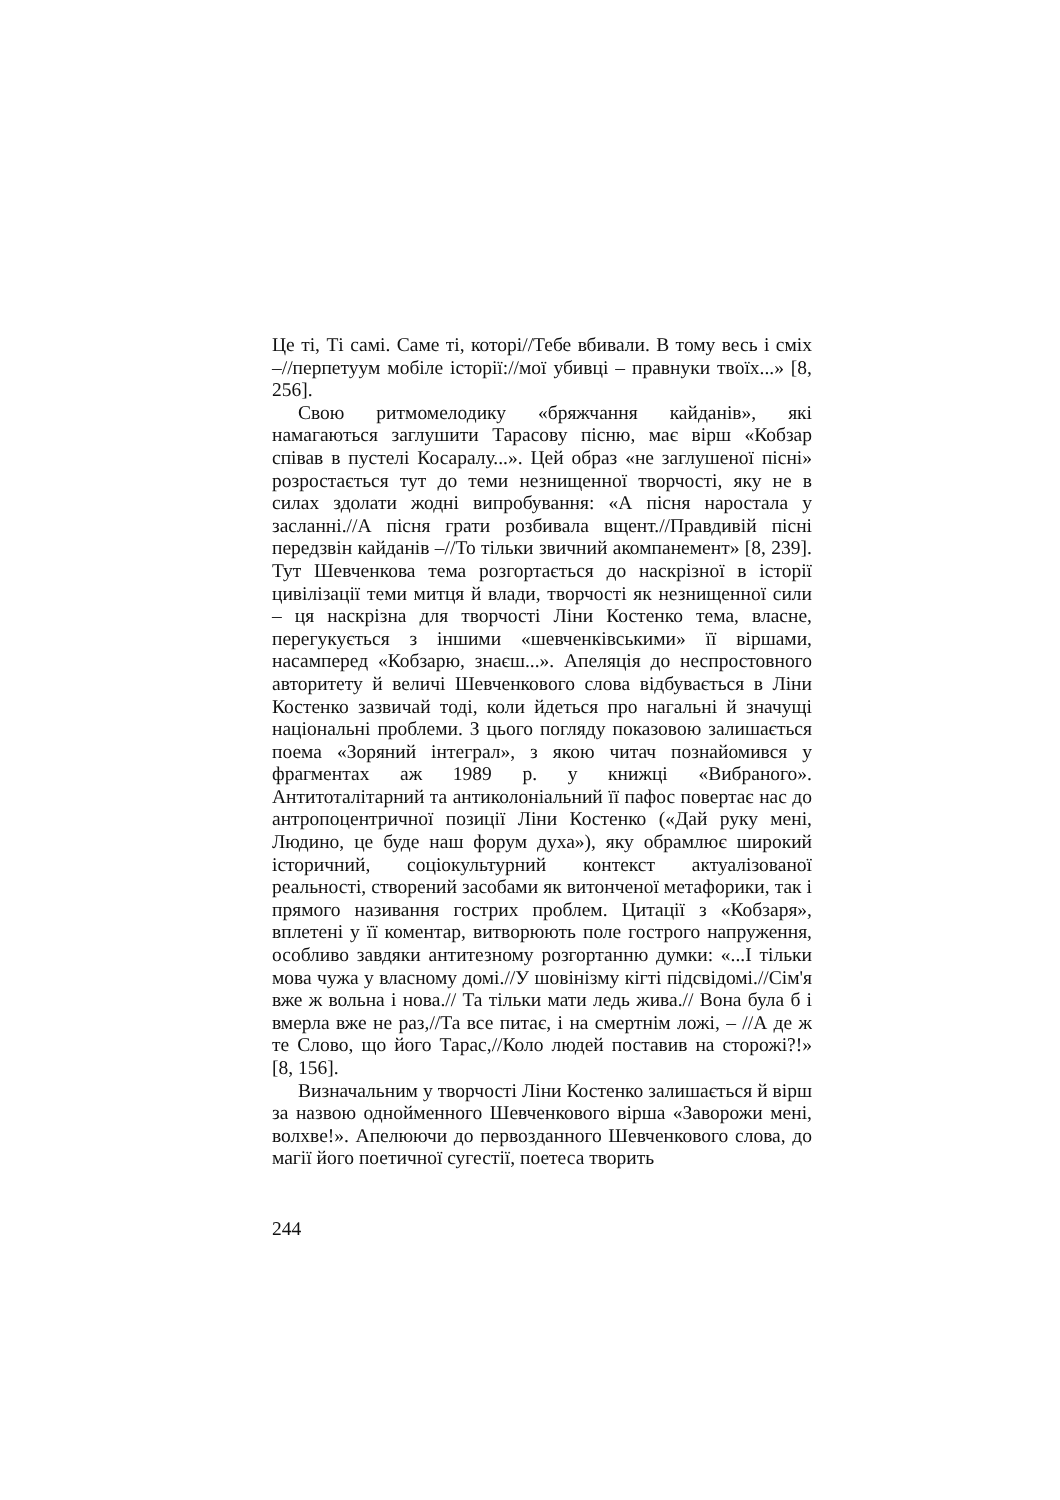Це ті, Ті самі. Саме ті, которі//Тебе вбивали. В тому весь і сміх –//перпетуум мобіле історії://мої убивці – правнуки твоїх...» [8, 256].
Свою ритмомелодику «бряжчання кайданів», які намагаються заглушити Тарасову пісню, має вірш «Кобзар співав в пустелі Косаралу...». Цей образ «не заглушеної пісні» розростається тут до теми незнищенної творчості, яку не в силах здолати жодні випробування: «А пісня наростала у засланні.//А пісня грати розбивала вщент.//Правдивій пісні передзвін кайданів –//То тільки звичний акомпанемент» [8, 239]. Тут Шевченкова тема розгортається до наскрізної в історії цивілізації теми митця й влади, творчості як незнищенної сили – ця наскрізна для творчості Ліни Костенко тема, власне, перегукується з іншими «шевченківськими» її віршами, насамперед «Кобзарю, знаєш...». Апеляція до неспростовного авторитету й величі Шевченкового слова відбувається в Ліни Костенко зазвичай тоді, коли йдеться про нагальні й значущі національні проблеми. З цього погляду показовою залишається поема «Зоряний інтеграл», з якою читач познайомився у фрагментах аж 1989 р. у книжці «Вибраного». Антитоталітарний та антиколоніальний її пафос повертає нас до антропоцентричної позиції Ліни Костенко («Дай руку мені, Людино, це буде наш форум духа»), яку обрамлює широкий історичний, соціокультурний контекст актуалізованої реальності, створений засобами як витонченої метафорики, так і прямого називання гострих проблем. Цитації з «Кобзаря», вплетені у її коментар, витворюють поле гострого напруження, особливо завдяки антитезному розгортанню думки: «...І тільки мова чужа у власному домі.//У шовінізму кігті підсвідомі.//Сім'я вже ж вольна і нова.// Та тільки мати ледь жива.// Вона була б і вмерла вже не раз,//Та все питає, і на смертнім ложі, – //А де ж те Слово, що його Тарас,//Коло людей поставив на сторожі?!» [8, 156].
Визначальним у творчості Ліни Костенко залишається й вірш за назвою однойменного Шевченкового вірша «Заворожи мені, волхве!». Апелюючи до первозданного Шевченкового слова, до магії його поетичної сугестії, поетеса творить
244